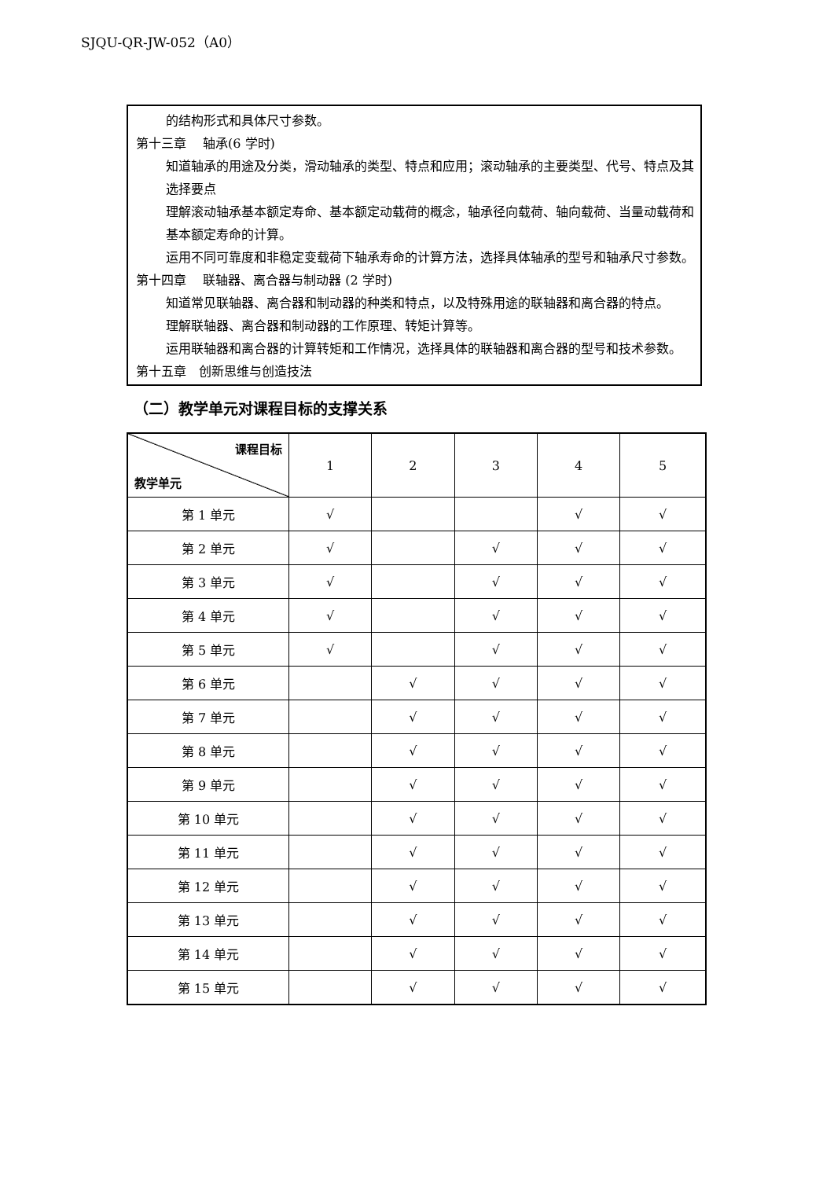SJQU-QR-JW-052（A0）
的结构形式和具体尺寸参数。
第十三章　 轴承(6 学时)
知道轴承的用途及分类，滑动轴承的类型、特点和应用；滚动轴承的主要类型、代号、特点及其选择要点
理解滚动轴承基本额定寿命、基本额定动载荷的概念，轴承径向载荷、轴向载荷、当量动载荷和基本额定寿命的计算。
运用不同可靠度和非稳定变载荷下轴承寿命的计算方法，选择具体轴承的型号和轴承尺寸参数。
第十四章　 联轴器、离合器与制动器 (2 学时)
知道常见联轴器、离合器和制动器的种类和特点，以及特殊用途的联轴器和离合器的特点。
理解联轴器、离合器和制动器的工作原理、转矩计算等。
运用联轴器和离合器的计算转矩和工作情况，选择具体的联轴器和离合器的型号和技术参数。
第十五章　创新思维与创造技法
（二）教学单元对课程目标的支撑关系
| 课程目标 教学单元 | 1 | 2 | 3 | 4 | 5 |
| --- | --- | --- | --- | --- | --- |
| 第 1 单元 | √ | | | √ | √ |
| 第 2 单元 | √ | | √ | √ | √ |
| 第 3 单元 | √ | | √ | √ | √ |
| 第 4 单元 | √ | | √ | √ | √ |
| 第 5 单元 | √ | | √ | √ | √ |
| 第 6 单元 | | √ | √ | √ | √ |
| 第 7 单元 | | √ | √ | √ | √ |
| 第 8 单元 | | √ | √ | √ | √ |
| 第 9 单元 | | √ | √ | √ | √ |
| 第 10 单元 | | √ | √ | √ | √ |
| 第 11 单元 | | √ | √ | √ | √ |
| 第 12 单元 | | √ | √ | √ | √ |
| 第 13 单元 | | √ | √ | √ | √ |
| 第 14 单元 | | √ | √ | √ | √ |
| 第 15 单元 | | √ | √ | √ | √ |